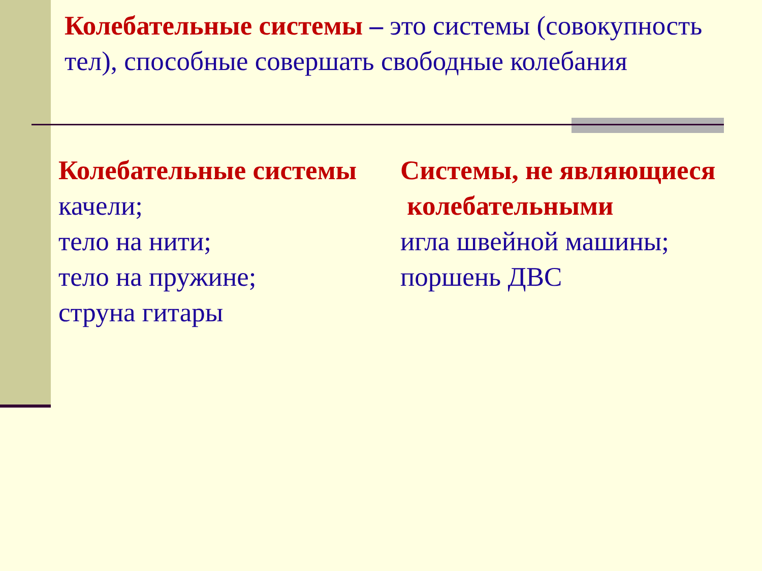Колебательные системы – это системы (совокупность тел), способные совершать свободные колебания
Колебательные системы
качели;
тело на нити;
тело на пружине;
струна гитары
Системы, не являющиеся
колебательными
игла швейной машины;
поршень ДВС